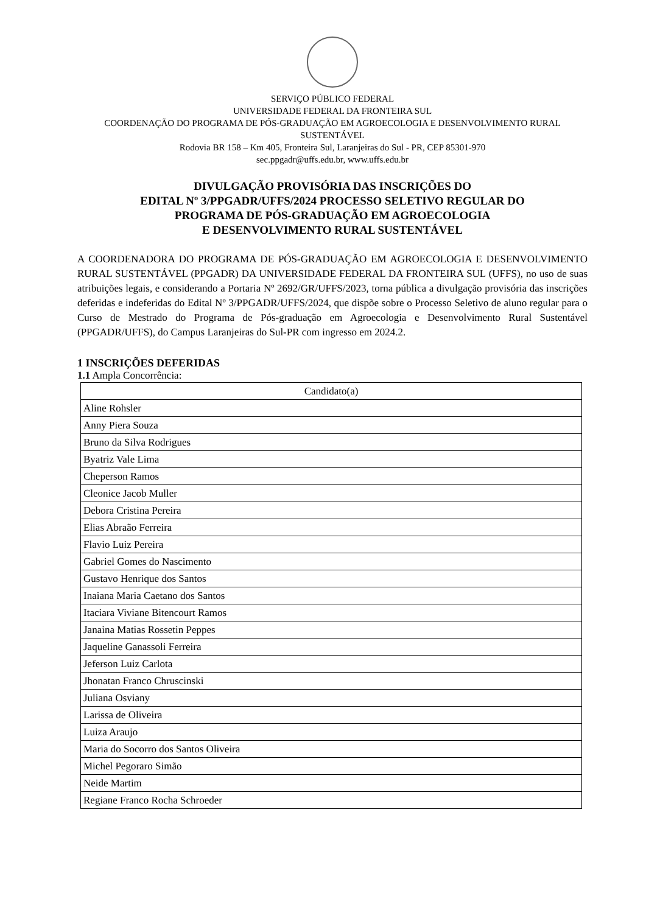SERVIÇO PÚBLICO FEDERAL
UNIVERSIDADE FEDERAL DA FRONTEIRA SUL
COORDENAÇÃO DO PROGRAMA DE PÓS-GRADUAÇÃO EM AGROECOLOGIA E DESENVOLVIMENTO RURAL SUSTENTÁVEL
Rodovia BR 158 – Km 405, Fronteira Sul, Laranjeiras do Sul - PR, CEP 85301-970
sec.ppgadr@uffs.edu.br, www.uffs.edu.br
DIVULGAÇÃO PROVISÓRIA DAS INSCRIÇÕES DO
EDITAL Nº 3/PPGADR/UFFS/2024 PROCESSO SELETIVO REGULAR DO
PROGRAMA DE PÓS-GRADUAÇÃO EM AGROECOLOGIA
E DESENVOLVIMENTO RURAL SUSTENTÁVEL
A COORDENADORA DO PROGRAMA DE PÓS-GRADUAÇÃO EM AGROECOLOGIA E DESENVOLVIMENTO RURAL SUSTENTÁVEL (PPGADR) DA UNIVERSIDADE FEDERAL DA FRONTEIRA SUL (UFFS), no uso de suas atribuições legais, e considerando a Portaria Nº 2692/GR/UFFS/2023, torna pública a divulgação provisória das inscrições deferidas e indeferidas do Edital Nº 3/PPGADR/UFFS/2024, que dispõe sobre o Processo Seletivo de aluno regular para o Curso de Mestrado do Programa de Pós-graduação em Agroecologia e Desenvolvimento Rural Sustentável (PPGADR/UFFS), do Campus Laranjeiras do Sul-PR com ingresso em 2024.2.
1 INSCRIÇÕES DEFERIDAS
1.1 Ampla Concorrência:
| Candidato(a) |
| --- |
| Aline Rohsler |
| Anny Piera Souza |
| Bruno da Silva Rodrigues |
| Byatriz Vale Lima |
| Cheperson Ramos |
| Cleonice Jacob Muller |
| Debora Cristina Pereira |
| Elias Abraão Ferreira |
| Flavio Luiz Pereira |
| Gabriel Gomes do Nascimento |
| Gustavo Henrique dos Santos |
| Inaiana Maria Caetano dos Santos |
| Itaciara Viviane Bitencourt Ramos |
| Janaina Matias Rossetin Peppes |
| Jaqueline Ganassoli Ferreira |
| Jeferson Luiz Carlota |
| Jhonatan Franco Chruscinski |
| Juliana Osviany |
| Larissa de Oliveira |
| Luiza Araujo |
| Maria do Socorro dos Santos Oliveira |
| Michel Pegoraro Simão |
| Neide Martim |
| Regiane Franco Rocha Schroeder |